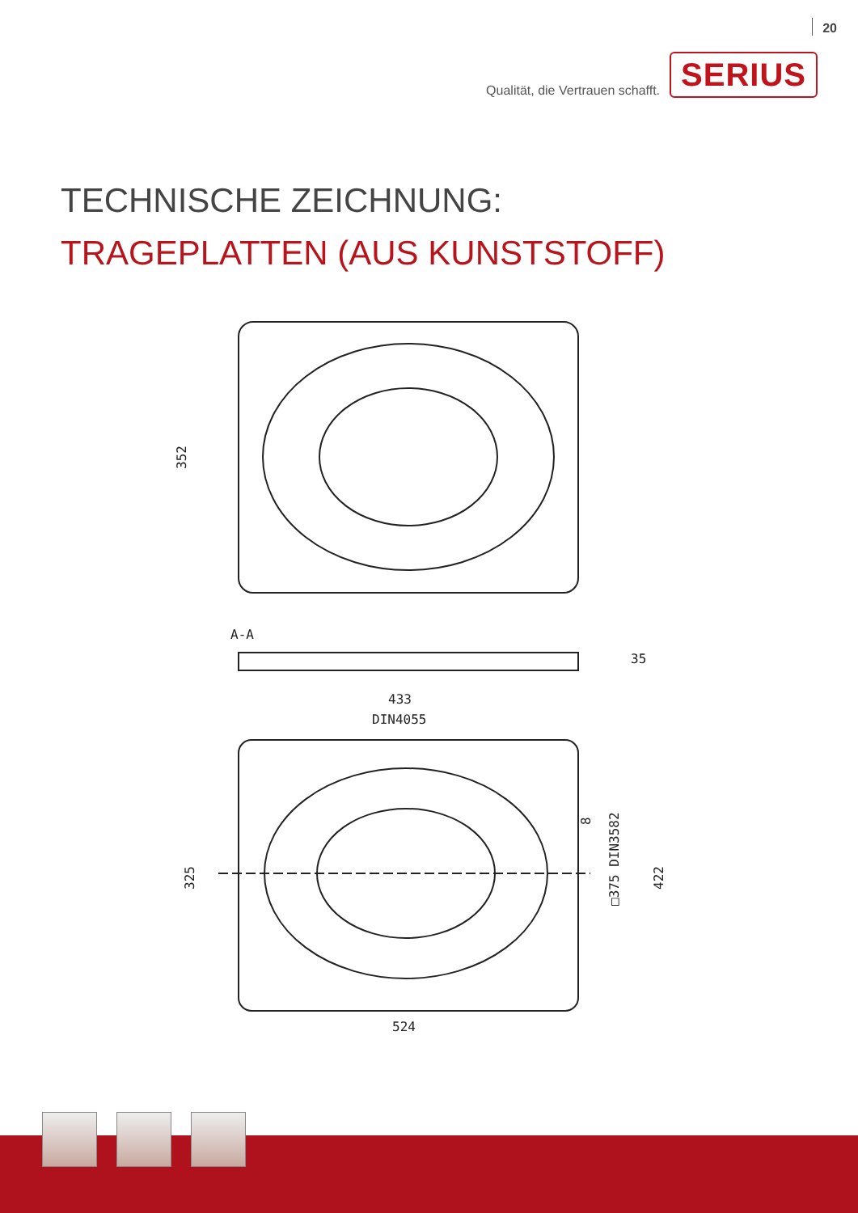20
Qualität, die Vertrauen schafft. SERIUS
TECHNISCHE ZEICHNUNG:
TRAGEPLATTEN (AUS KUNSTSTOFF)
352
A-A
8
35
433
DIN4055
325
□375 DIN3582
422
524